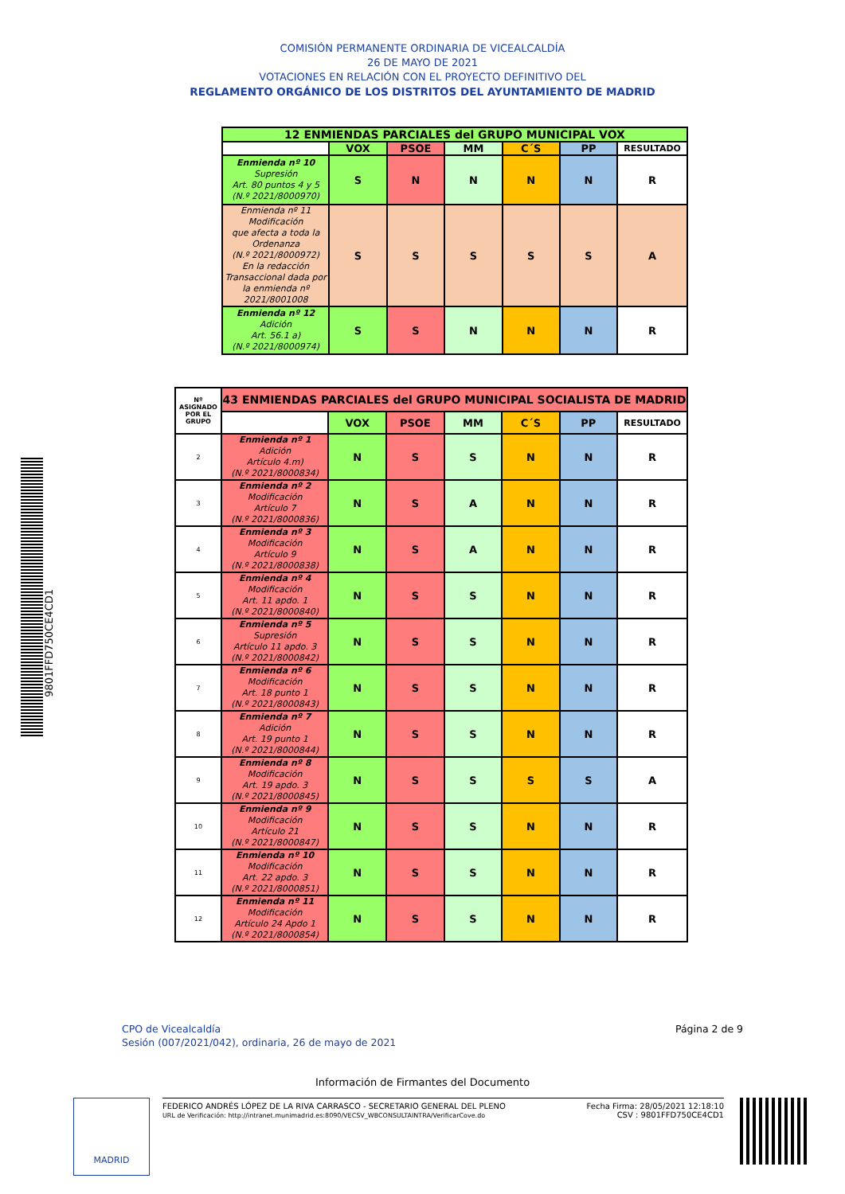9801FFD750CE4CD1
COMISIÓN PERMANENTE ORDINARIA DE VICEALCALDÍA
26 DE MAYO DE 2021
VOTACIONES EN RELACIÓN CON EL PROYECTO DEFINITIVO DEL
REGLAMENTO ORGÁNICO DE LOS DISTRITOS DEL AYUNTAMIENTO DE MADRID
| 12 ENMIENDAS PARCIALES del GRUPO MUNICIPAL VOX | | | | | | |
| --- | --- | --- | --- | --- | --- | --- |
| | VOX | PSOE | MM | C´S | PP | RESULTADO |
| Enmienda nº 10 Supresión Art. 80 puntos 4 y 5 (N.º 2021/8000970) | S | N | N | N | N | R |
| Enmienda nº 11 Modificación que afecta a toda la Ordenanza (N.º 2021/8000972) En la redacción Transaccional dada por la enmienda nº 2021/8001008 | S | S | S | S | S | A |
| Enmienda nº 12 Adición Art. 56.1 a) (N.º 2021/8000974) | S | S | N | N | N | R |
| Nº ASIGNADO POR EL GRUPO | 43 ENMIENDAS PARCIALES del GRUPO MUNICIPAL SOCIALISTA DE MADRID | | | | | | |
| --- | --- | --- | --- | --- | --- | --- | --- |
| | | VOX | PSOE | MM | C´S | PP | RESULTADO |
| 2 | Enmienda nº 1 Adición Artículo 4.m) (N.º 2021/8000834) | N | S | S | N | N | R |
| 3 | Enmienda nº 2 Modificación Artículo 7 (N.º 2021/8000836) | N | S | A | N | N | R |
| 4 | Enmienda nº 3 Modificación Artículo 9 (N.º 2021/8000838) | N | S | A | N | N | R |
| 5 | Enmienda nº 4 Modificación Art. 11 apdo. 1 (N.º 2021/8000840) | N | S | S | N | N | R |
| 6 | Enmienda nº 5 Supresión Artículo 11 apdo. 3 (N.º 2021/8000842) | N | S | S | N | N | R |
| 7 | Enmienda nº 6 Modificación Art. 18 punto 1 (N.º 2021/8000843) | N | S | S | N | N | R |
| 8 | Enmienda nº 7 Adición Art. 19 punto 1 (N.º 2021/8000844) | N | S | S | N | N | R |
| 9 | Enmienda nº 8 Modificación Art. 19 apdo. 3 (N.º 2021/8000845) | N | S | S | S | S | A |
| 10 | Enmienda nº 9 Modificación Artículo 21 (N.º 2021/8000847) | N | S | S | N | N | R |
| 11 | Enmienda nº 10 Modificación Art. 22 apdo. 3 (N.º 2021/8000851) | N | S | S | N | N | R |
| 12 | Enmienda nº 11 Modificación Artículo 24 Apdo 1 (N.º 2021/8000854) | N | S | S | N | N | R |
CPO de Vicealcaldía
Sesión (007/2021/042), ordinaria, 26 de mayo de 2021
Página 2 de 9
Información de Firmantes del Documento
MADRID
FEDERICO ANDRÉS LÓPEZ DE LA RIVA CARRASCO - SECRETARIO GENERAL DEL PLENO
URL de Verificación: http://intranet.munimadrid.es:8090/VECSV_WBCONSULTAINTRA/VerificarCove.do
Fecha Firma: 28/05/2021 12:18:10
CSV : 9801FFD750CE4CD1